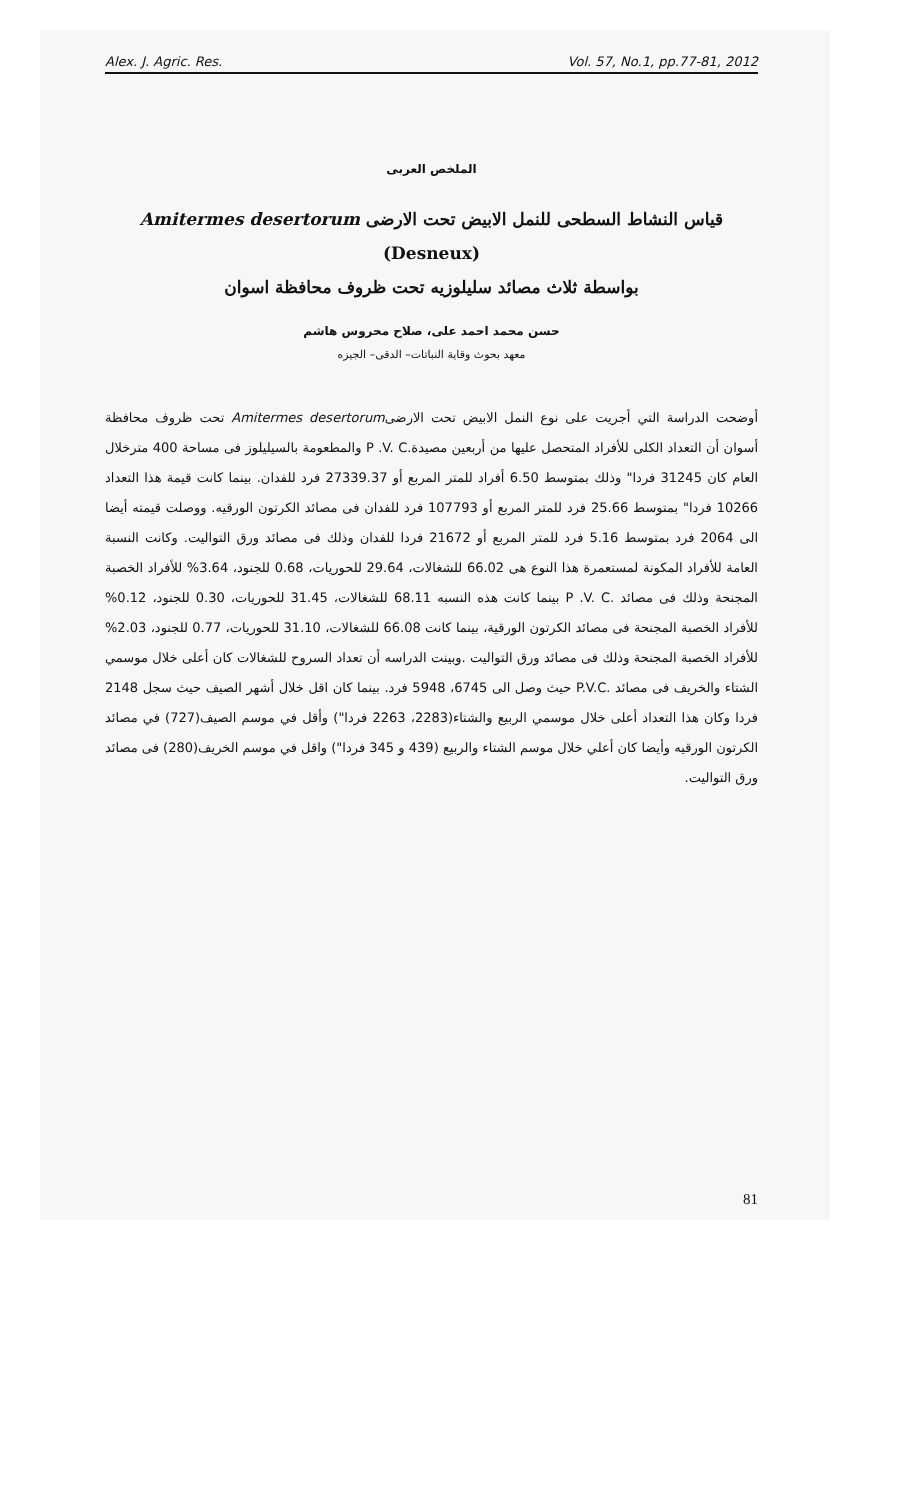Alex. J. Agric. Res. Vol. 57, No.1, pp.77-81, 2012
الملخص العربى
قياس النشاط السطحى للنمل الابيض تحت الارضى Amitermes desertorum (Desneux)
بواسطة ثلاث مصائد سليلوزيه تحت ظروف محافظة اسوان
حسن محمد احمد على، صلاح محروس هاشم
معهد بحوث وقاية النباتات– الدقى– الجيزه
أوضحت الدراسة التي أجريت على نوع النمل الابيض تحت الارضىAmitermes desertorum تحت ظروف محافظة أسوان أن التعداد الكلى للأفراد المتحصل عليها من أربعين مصيدة.P .V. C والمطعومة بالسيليلوز فى مساحة 400 مترخلال العام كان 31245 فردا" وذلك بمتوسط 6.50 أفراد للمتر المربع أو 27339.37 فرد للفدان. بينما كانت قيمة هذا التعداد 10266 فردا" بمتوسط 25.66 فرد للمتر المربع أو 107793 فرد للفدان فى مصائد الكرتون الورقيه. ووصلت قيمته أيضا الى 2064 فرد بمتوسط 5.16 فرد للمتر المربع أو 21672 فردا للفدان وذلك فى مصائد ورق التواليت. وكانت النسبة العامة للأفراد المكونة لمستعمرة هذا النوع هى 66.02 للشغالات، 29.64 للحوريات، 0.68 للجنود، 3.64% للأفراد الخصبة المجنحة وذلك فى مصائد .P .V. C بينما كانت هذه النسبه 68.11 للشغالات، 31.45 للحوريات، 0.30 للجنود، 0.12% للأفراد الخصبة المجنحة فى مصائد الكرتون الورقية، بينما كانت 66.08 للشغالات، 31.10 للحوريات، 0.77 للجنود، 2.03% للأفراد الخصبة المجنحة وذلك فى مصائد ورق التواليت .وبينت الدراسه أن تعداد السروح للشغالات كان أعلى خلال موسمي الشتاء والخريف فى مصائد .P.V.C حيث وصل الى 6745، 5948 فرد. بينما كان اقل خلال أشهر الصيف حيث سجل 2148 فردا وكان هذا التعداد أعلى خلال موسمي الربيع والشتاء(2283، 2263 فردا") وأقل في موسم الصيف(727) في مصائد الكرتون الورقيه وأيضا كان أعلي خلال موسم الشتاء والربيع (439 و 345 فردا") واقل في موسم الخريف(280) فى مصائد ورق التواليت.
81